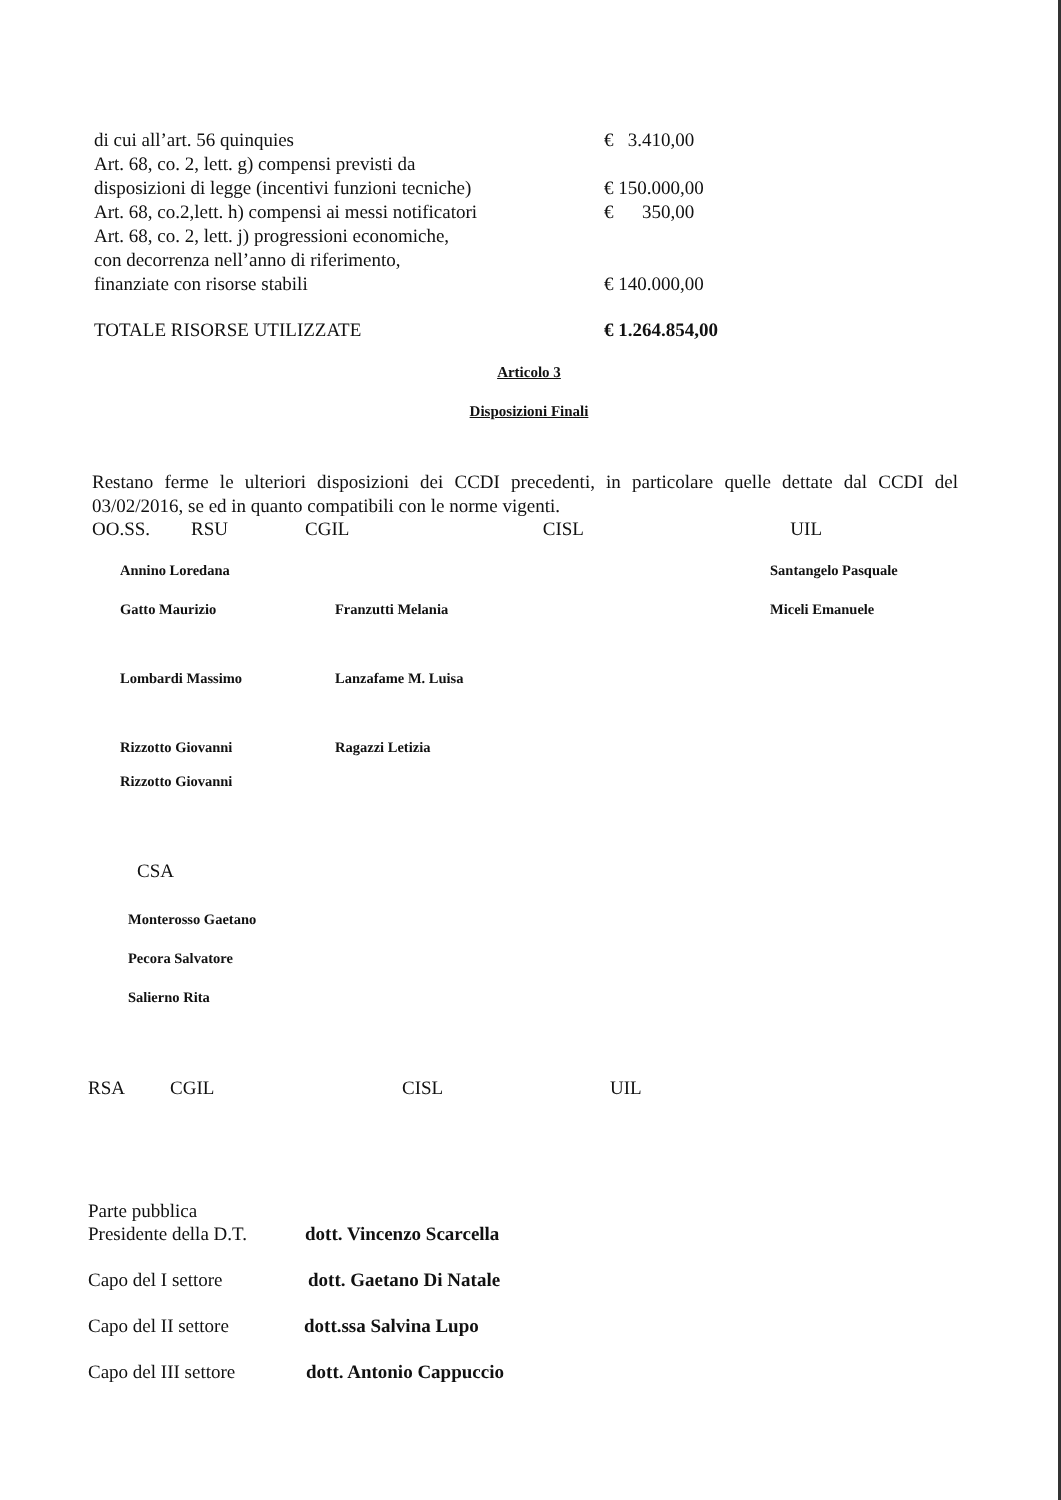di cui all’art. 56 quinquies € 3.410,00
Art. 68, co. 2, lett. g) compensi previsti da
disposizioni di legge (incentivi funzioni tecniche)
€ 150.000,00
Art. 68, co.2,lett. h) compensi ai messi notificatori
€ 350,00
Art. 68, co. 2, lett. j) progressioni economiche,
con decorrenza nell’anno di riferimento,
finanziate con risorse stabili
€ 140.000,00
TOTALE RISORSE UTILIZZATE € 1.264.854,00
Articolo 3
Disposizioni Finali
Restano ferme le ulteriori disposizioni dei CCDI precedenti, in particolare quelle dettate dal CCDI del 03/02/2016, se ed in quanto compatibili con le norme vigenti.
OO.SS. RSU CGIL CISL UIL
Annino Loredana Santangelo Pasquale Gatto Maurizio Franzutti Melania Miceli Emanuele Lombardi Massimo Lanzafame M. Luisa Rizzotto Giovanni
Rizzotto Giovanni Ragazzi Letizia
CSA
Monterosso Gaetano
Pecora Salvatore
Salierno Rita
RSA CGIL CISL UIL
Parte pubblica
Presidente della D.T. dott. Vincenzo Scarcella
Capo del I settore dott. Gaetano Di Natale
Capo del II settore dott.ssa Salvina Lupo
Capo del III settore dott. Antonio Cappuccio